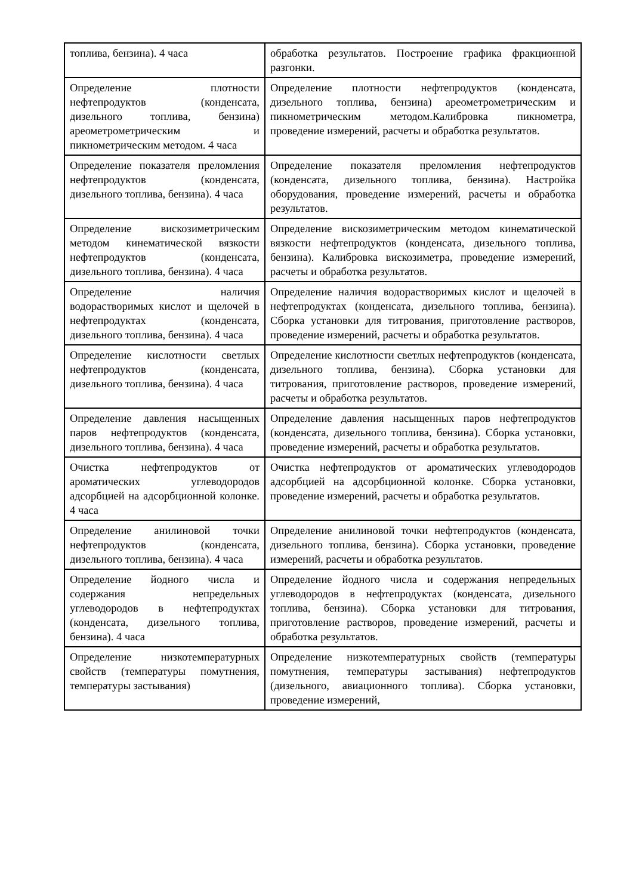| топлива, бензина). 4 часа | обработка результатов. Построение графика фракционной разгонки. |
| Определение плотности нефтепродуктов (конденсата, дизельного топлива, бензина) ареометрометрическим и пикнометрическим методом. 4 часа | Определение плотности нефтепродуктов (конденсата, дизельного топлива, бензина) ареометрометрическим и пикнометрическим методом.Калибровка пикнометра, проведение измерений, расчеты и обработка результатов. |
| Определение показателя преломления нефтепродуктов (конденсата, дизельного топлива, бензина). 4 часа | Определение показателя преломления нефтепродуктов (конденсата, дизельного топлива, бензина). Настройка оборудования, проведение измерений, расчеты и обработка результатов. |
| Определение вискозиметрическим методом кинематической вязкости нефтепродуктов (конденсата, дизельного топлива, бензина). 4 часа | Определение вискозиметрическим методом кинематической вязкости нефтепродуктов (конденсата, дизельного топлива, бензина). Калибровка вискозиметра, проведение измерений, расчеты и обработка результатов. |
| Определение наличия водорастворимых кислот и щелочей в нефтепродуктах (конденсата, дизельного топлива, бензина). 4 часа | Определение наличия водорастворимых кислот и щелочей в нефтепродуктах (конденсата, дизельного топлива, бензина). Сборка установки для титрования, приготовление растворов, проведение измерений, расчеты и обработка результатов. |
| Определение кислотности светлых нефтепродуктов (конденсата, дизельного топлива, бензина). 4 часа | Определение кислотности светлых нефтепродуктов (конденсата, дизельного топлива, бензина). Сборка установки для титрования, приготовление растворов, проведение измерений, расчеты и обработка результатов. |
| Определение давления насыщенных паров нефтепродуктов (конденсата, дизельного топлива, бензина). 4 часа | Определение давления насыщенных паров нефтепродуктов (конденсата, дизельного топлива, бензина). Сборка установки, проведение измерений, расчеты и обработка результатов. |
| Очистка нефтепродуктов от ароматических углеводородов адсорбцией на адсорбционной колонке. 4 часа | Очистка нефтепродуктов от ароматических углеводородов адсорбцией на адсорбционной колонке. Сборка установки, проведение измерений, расчеты и обработка результатов. |
| Определение анилиновой точки нефтепродуктов (конденсата, дизельного топлива, бензина). 4 часа | Определение анилиновой точки нефтепродуктов (конденсата, дизельного топлива, бензина). Сборка установки, проведение измерений, расчеты и обработка результатов. |
| Определение йодного числа и содержания непредельных углеводородов в нефтепродуктах (конденсата, дизельного топлива, бензина). 4 часа | Определение йодного числа и содержания непредельных углеводородов в нефтепродуктах (конденсата, дизельного топлива, бензина). Сборка установки для титрования, приготовление растворов, проведение измерений, расчеты и обработка результатов. |
| Определение низкотемпературных свойств (температуры помутнения, температуры застывания) | Определение низкотемпературных свойств (температуры помутнения, температуры застывания) нефтепродуктов (дизельного, авиационного топлива). Сборка установки, проведение измерений, |